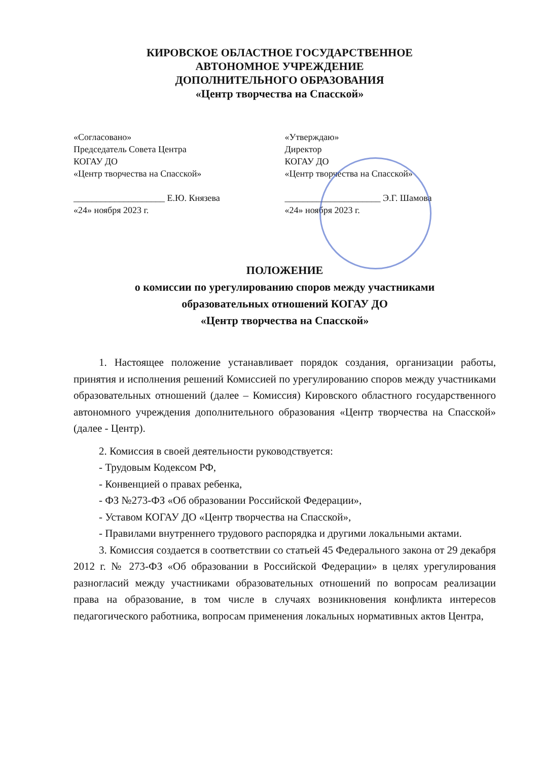КИРОВСКОЕ ОБЛАСТНОЕ ГОСУДАРСТВЕННОЕ
АВТОНОМНОЕ УЧРЕЖДЕНИЕ
ДОПОЛНИТЕЛЬНОГО ОБРАЗОВАНИЯ
«Центр творчества на Спасской»
«Согласовано»
Председатель Совета Центра
КОГАУ ДО
«Центр творчества на Спасской»
____________________ Е.Ю. Князева
«24» ноября 2023 г.
«Утверждаю»
Директор
КОГАУ ДО
«Центр творчества на Спасской»
_____________________ Э.Г. Шамова
«24» ноября 2023 г.
ПОЛОЖЕНИЕ
о комиссии по урегулированию споров между участниками
образовательных отношений КОГАУ ДО
«Центр творчества на Спасской»
1. Настоящее положение устанавливает порядок создания, организации работы, принятия и исполнения решений Комиссией по урегулированию споров между участниками образовательных отношений (далее – Комиссия) Кировского областного государственного автономного учреждения дополнительного образования «Центр творчества на Спасской» (далее - Центр).
2. Комиссия в своей деятельности руководствуется:
- Трудовым Кодексом РФ,
- Конвенцией о правах ребенка,
- ФЗ №273-ФЗ «Об образовании Российской Федерации»,
- Уставом КОГАУ ДО «Центр творчества на Спасской»,
- Правилами внутреннего трудового распорядка и другими локальными актами.
3. Комиссия создается в соответствии со статьей 45 Федерального закона от 29 декабря 2012 г. № 273-ФЗ «Об образовании в Российской Федерации» в целях урегулирования разногласий между участниками образовательных отношений по вопросам реализации права на образование, в том числе в случаях возникновения конфликта интересов педагогического работника, вопросам применения локальных нормативных актов Центра,